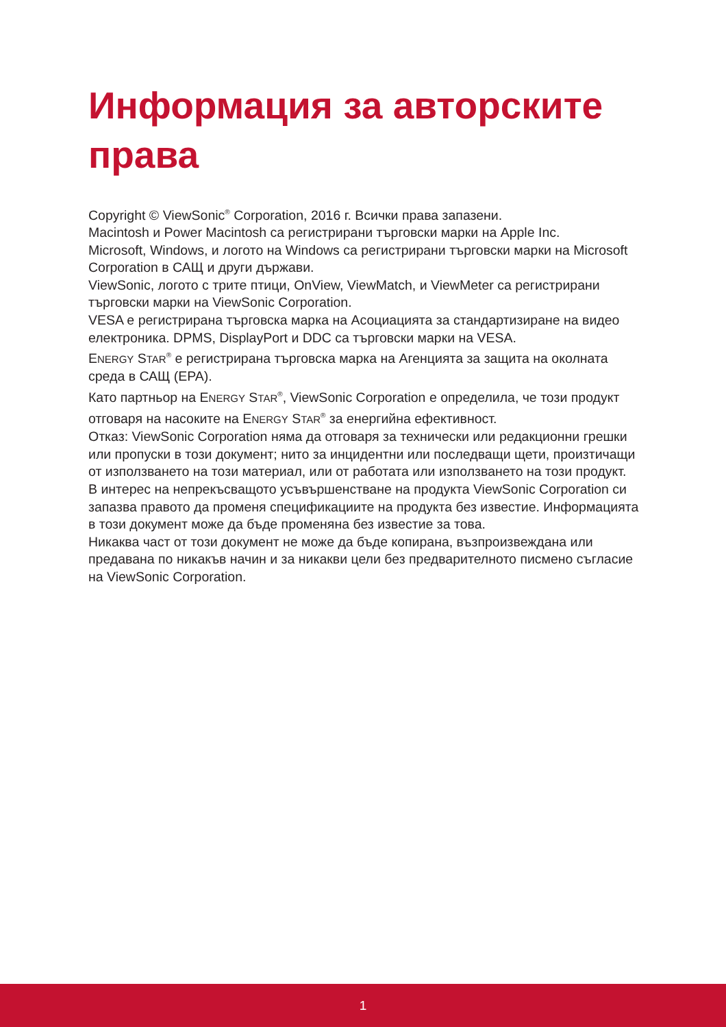Информация за авторските права
Copyright © ViewSonic<sup>®</sup> Corporation, 2016 г. Всички права запазени.
Macintosh и Power Macintosh са регистрирани търговски марки на Apple Inc.
Microsoft, Windows, и логото на Windows са регистрирани търговски марки на Microsoft Corporation в САЩ и други държави.
ViewSonic, логото с трите птици, OnView, ViewMatch, и ViewMeter са регистрирани търговски марки на ViewSonic Corporation.
VESA е регистрирана търговска марка на Асоциацията за стандартизиране на видео електроника. DPMS, DisplayPort и DDC са търговски марки на VESA.
ENERGY STAR<sup>®</sup> е регистрирана търговска марка на Агенцията за защита на околната среда в САЩ (EPA).
Като партньор на ENERGY STAR<sup>®</sup>, ViewSonic Corporation е определила, че този продукт отговаря на насоките на ENERGY STAR<sup>®</sup> за енергийна ефективност.
Отказ: ViewSonic Corporation няма да отговаря за технически или редакционни грешки или пропуски в този документ; нито за инцидентни или последващи щети, произтичащи от използването на този материал, или от работата или използването на този продукт.
В интерес на непрекъсващото усъвършенстване на продукта ViewSonic Corporation си запазва правото да променя спецификациите на продукта без известие. Информацията в този документ може да бъде променяна без известие за това.
Никаква част от този документ не може да бъде копирана, възпроизвеждана или предавана по никакъв начин и за никакви цели без предварителното писмено съгласие на ViewSonic Corporation.
1